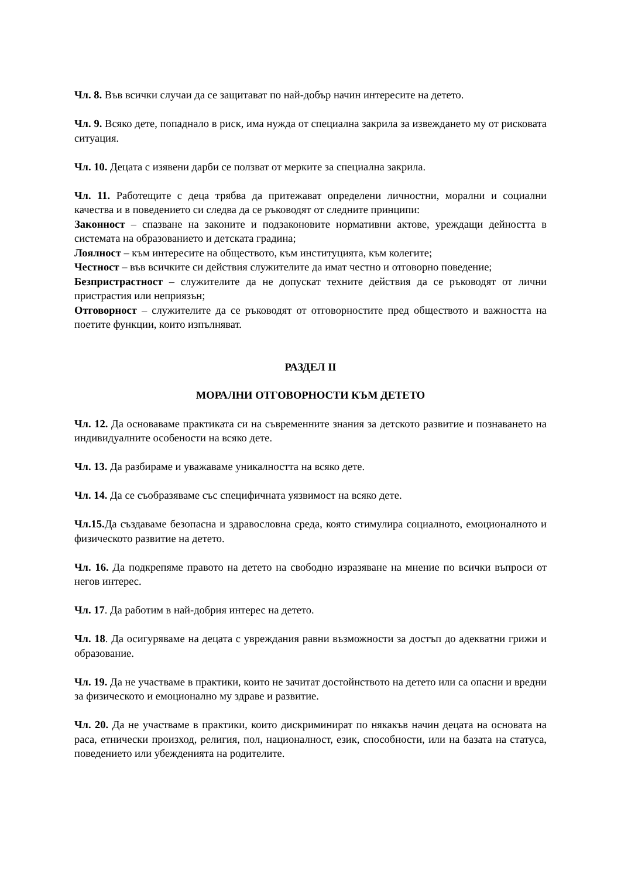Чл. 8. Във всички случаи да се защитават по най-добър начин интересите на детето.
Чл. 9. Всяко дете, попаднало в риск, има нужда от специална закрила за извеждането му от рисковата ситуация.
Чл. 10. Децата с изявени дарби се ползват от мерките за специална закрила.
Чл. 11. Работещите с деца трябва да притежават определени личностни, морални и социални качества и в поведението си следва да се ръководят от следните принципи:
Законност – спазване на законите и подзаконовите нормативни актове, уреждащи дейността в системата на образованието и детската градина;
Лоялност – към интересите на обществото, към институцията, към колегите;
Честност – във всичките си действия служителите да имат честно и отговорно поведение;
Безпристрастност – служителите да не допускат техните действия да се ръководят от лични пристрастия или неприязън;
Отговорност – служителите да се ръководят от отговорностите пред обществото и важността на поетите функции, които изпълняват.
РАЗДЕЛ II
МОРАЛНИ ОТГОВОРНОСТИ КЪМ ДЕТЕТО
Чл. 12. Да основаваме практиката си на съвременните знания за детското развитие и познаването на индивидуалните особености на всяко дете.
Чл. 13. Да разбираме и уважаваме уникалността на всяко дете.
Чл. 14. Да се съобразяваме със специфичната уязвимост на всяко дете.
Чл.15. Да създаваме безопасна и здравословна среда, която стимулира социалното, емоционалното и физическото развитие на детето.
Чл. 16. Да подкрепяме правото на детето на свободно изразяване на мнение по всички въпроси от негов интерес.
Чл. 17. Да работим в най-добрия интерес на детето.
Чл. 18. Да осигуряваме на децата с увреждания равни възможности за достъп до адекватни грижи и образование.
Чл. 19. Да не участваме в практики, които не зачитат достойнството на детето или са опасни и вредни за физическото и емоционално му здраве и развитие.
Чл. 20. Да не участваме в практики, които дискриминират по някакъв начин децата на основата на раса, етнически произход, религия, пол, националност, език, способности, или на базата на статуса, поведението или убежденията на родителите.